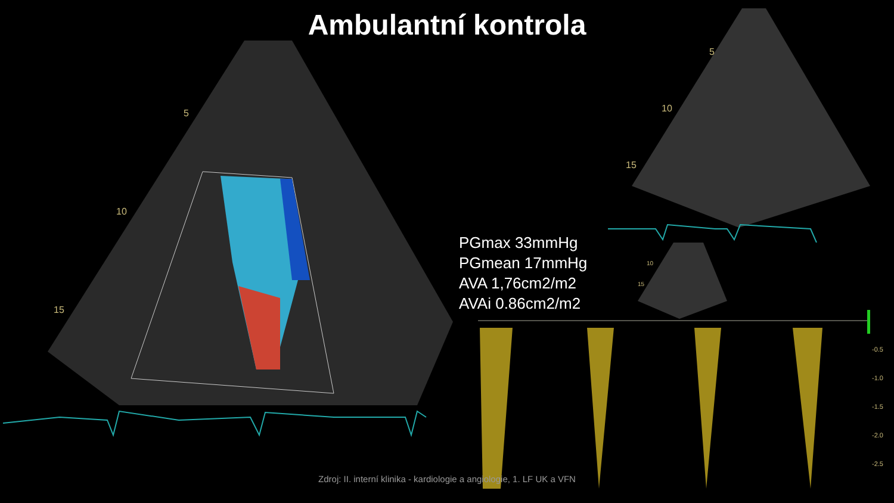Ambulantní kontrola
5
10
15
5
10
15
10
15
-0.5
-1.0
-1.5
-2.0
-2.5
PGmax 33mmHg
PGmean 17mmHg
AVA 1,76cm2/m2
AVAi 0.86cm2/m2
Zdroj: II. interní klinika - kardiologie a angiologie, 1. LF UK a VFN